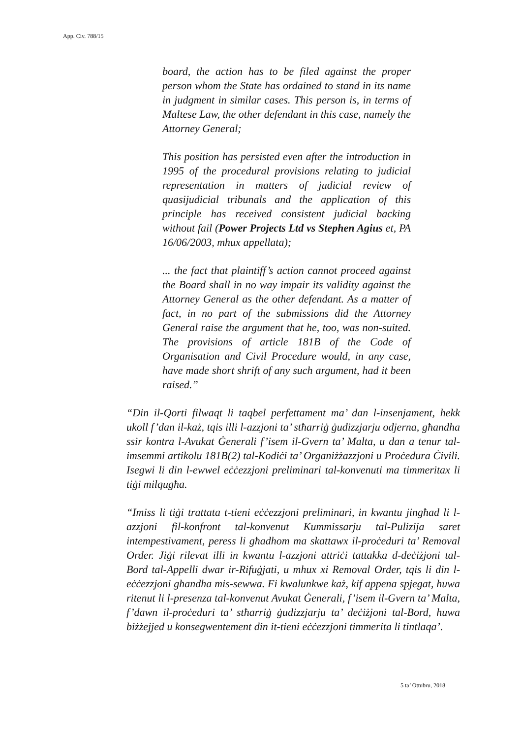App. Civ. 788/15
board, the action has to be filed against the proper person whom the State has ordained to stand in its name in judgment in similar cases. This person is, in terms of Maltese Law, the other defendant in this case, namely the Attorney General;
This position has persisted even after the introduction in 1995 of the procedural provisions relating to judicial representation in matters of judicial review of quasijudicial tribunals and the application of this principle has received consistent judicial backing without fail (Power Projects Ltd vs Stephen Agius et, PA 16/06/2003, mhux appellata);
... the fact that plaintiff’s action cannot proceed against the Board shall in no way impair its validity against the Attorney General as the other defendant. As a matter of fact, in no part of the submissions did the Attorney General raise the argument that he, too, was non-suited. The provisions of article 181B of the Code of Organisation and Civil Procedure would, in any case, have made short shrift of any such argument, had it been raised.”
“Din il-Qorti filwaqt li taqbel perfettament ma’ dan l-insenjament, hekk ukoll f’dan il-każ, tqis illi l-azzjoni ta’ stħarriġ ġudizzjarju odjerna, għandha ssir kontra l-Avukat Ġenerali f’isem il-Gvern ta’ Malta, u dan a tenur tal-imsemmi artikolu 181B(2) tal-Kodiċi ta’ Organiżżazzjoni u Proċedura Ċivili. Isegwi li din l-ewwel eċċezzjoni preliminari tal-konvenuti ma timmeritax li tiġi milqugħa.
“Imiss li tiġi trattata t-tieni eċċezzjoni preliminari, in kwantu jingħad li l-azzjoni fil-konfront tal-konvenut Kummissarju tal-Pulizija saret intempestivament, peress li għadhom ma skattawx il-proċeduri ta’ Removal Order. Jiġi rilevat illi in kwantu l-azzjoni attriċi tattakka d-deċiżjoni tal-Bord tal-Appelli dwar ir-Rifuġjati, u mhux xi Removal Order, tqis li din l-eċċezzjoni għandha mis-sewwa. Fi kwalunkwe każ, kif appena spjegat, huwa ritenut li l-presenza tal-konvenut Avukat Ġenerali, f’isem il-Gvern ta’ Malta, f’dawn il-proċeduri ta’ stħarriġ ġudizzjarju ta’ deċiżjoni tal-Bord, huwa biżżejjed u konsegwentement din it-tieni eċċezzjoni timmerita li tintlaqa’.
5 ta’ Ottubru, 2018